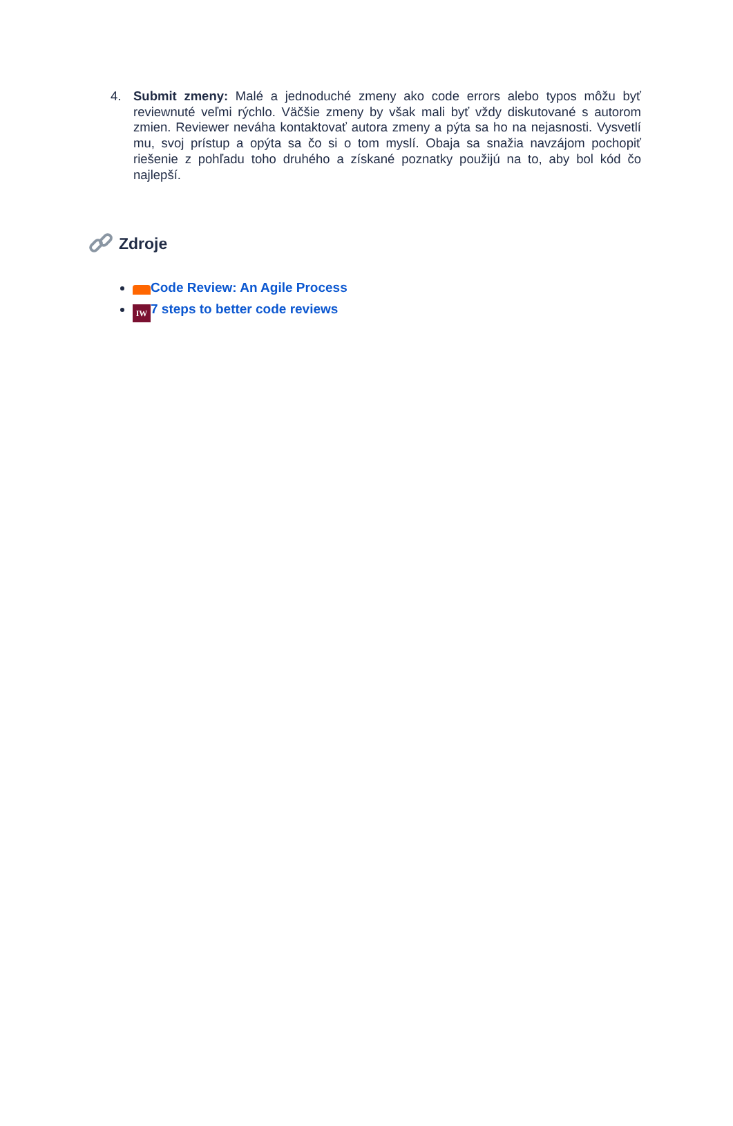4. Submit zmeny: Malé a jednoduché zmeny ako code errors alebo typos môžu byť reviewnuté veľmi rýchlo. Väčšie zmeny by však mali byť vždy diskutované s autorom zmien. Reviewer neváha kontaktovať autora zmeny a pýta sa ho na nejasnosti. Vysvetlí mu, svoj prístup a opýta sa čo si o tom myslí. Obaja sa snažia navzájom pochopiť riešenie z pohľadu toho druhého a získané poznatky použijú na to, aby bol kód čo najlepší.
Zdroje
Code Review: An Agile Process
IW 7 steps to better code reviews